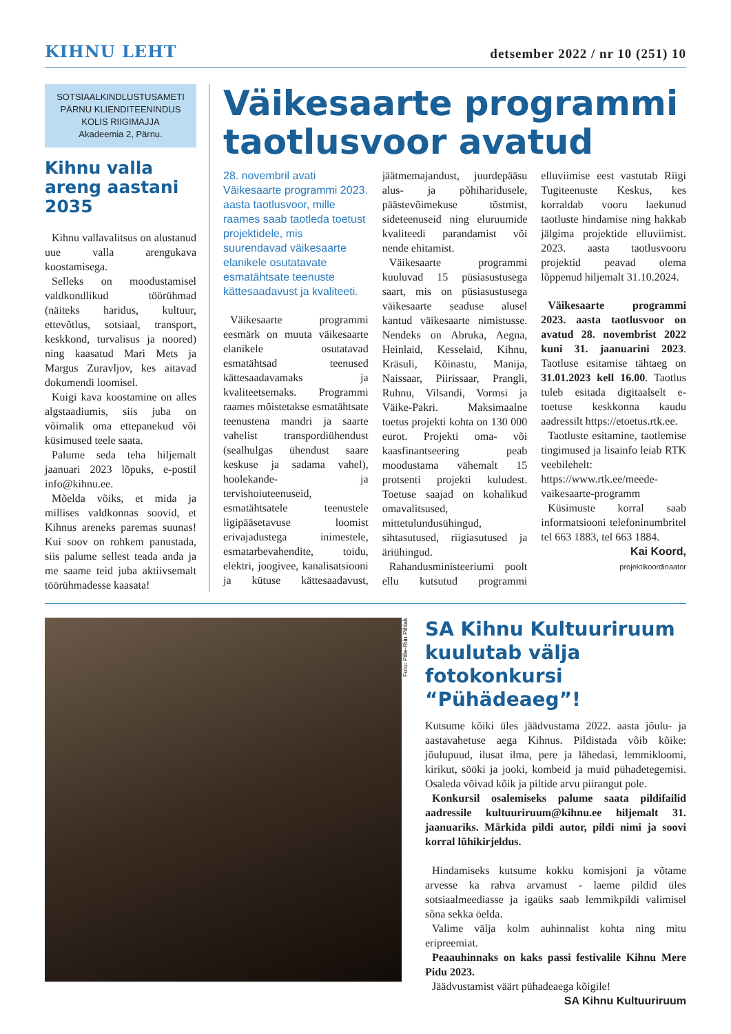KIHNU LEHT
detsember 2022 / nr 10 (251) 10
SOTSIAALKINDLUSTUSAMETI
PÄRNU KLIENDITEENINDUS
KOLIS RIIGIMAJJA
Akadeemia 2, Pärnu.
Kihnu valla areng aastani 2035
Kihnu vallavalitsus on alustanud uue valla arengukava koostamisega.
Selleks on moodustamisel valdkondlikud töörühmad (näiteks haridus, kultuur, ettevõtlus, sotsiaal, transport, keskkond, turvalisus ja noored) ning kaasatud Mari Mets ja Margus Zuravljov, kes aitavad dokumendi loomisel.
Kuigi kava koostamine on alles algstaadiumis, siis juba on võimalik oma ettepanekud või küsimused teele saata.
Palume seda teha hiljemalt jaanuari 2023 lõpuks, e-postil info@kihnu.ee.
Mõelda võiks, et mida ja millises valdkonnas soovid, et Kihnus areneks paremas suunas! Kui soov on rohkem panustada, siis palume sellest teada anda ja me saame teid juba aktiivsemalt töörühmadesse kaasata!
Väikesaarte programmi taotlusvoor avatud
28. novembril avati Väikesaarte programmi 2023. aasta taotlusvoor, mille raames saab taotleda toetust projektidele, mis suurendavad väikesaarte elanikele osutatavate esmatähtsate teenuste kättesaadavust ja kvaliteeti.
Väikesaarte programmi eesmärk on muuta väikesaarte elanikele osutatavad esmatähtsad teenused kättesaadavamaks ja kvaliteetsemaks. Programmi raames mõistetakse esmatähtsate teenustena mandri ja saarte vahelist transpordiühendust (sealhulgas ühendust saare keskuse ja sadama vahel), hoolekande- ja tervishoiuteenuseid, esmatähtsatele teenustele ligipääsetavuse loomist erivajadustega inimestele, esmatarbevahendite, toidu, elektri, joogivee, kanalisatsiooni ja kütuse kättesaadavust, jäätmemajandust, juurdepääsu alus- ja põhiharidusele, päästevõimekuse tõstmist, sideteenuseid ning eluruumide kvaliteedi parandamist või nende ehitamist.
Väikesaarte programmi kuuluvad 15 püsiasustusega saart, mis on püsiasustusega väikesaarte seaduse alusel kantud väikesaarte nimistusse. Nendeks on Abruka, Aegna, Heinlaid, Kesselaid, Kihnu, Kräsuli, Kõinastu, Manija, Naissaar, Piirissaar, Prangli, Ruhnu, Vilsandi, Vormsi ja Väike-Pakri. Maksimaalne toetus projekti kohta on 130 000 eurot. Projekti oma- või kaasfinantseering peab moodustama vähemalt 15 protsenti projekti kuludest. Toetuse saajad on kohalikud omavalitsused, mittetulundusühingud, sihtasutused, riigiasutused ja äriühingud.
Rahandusministeeriumi poolt ellu kutsutud programmi elluviimise eest vastutab Riigi Tugiteenuste Keskus, kes korraldab vooru laekunud taotluste hindamise ning hakkab jälgima projektide elluviimist. 2023. aasta taotlusvooru projektid peavad olema lõppenud hiljemalt 31.10.2024.
Väikesaarte programmi 2023. aasta taotlusvoor on avatud 28. novembrist 2022 kuni 31. jaanuarini 2023. Taotluse esitamise tähtaeg on 31.01.2023 kell 16.00. Taotlus tuleb esitada digitaalselt e-toetuse keskkonna kaudu aadressilt https://etoetus.rtk.ee.
Taotluste esitamine, taotlemise tingimused ja lisainfo leiab RTK veebilehelt: https://www.rtk.ee/meede-vaikesaarte-programm
Küsimuste korral saab informatsiooni telefoninumbritel tel 663 1883, tel 663 1884.
Kai Koord,
projektikoordinaator
Foto: Pille-Riin Pihlak
SA Kihnu Kultuuriruum kuulutab välja fotokonkursi “Pühädeaeg”!
Kutsume kõiki üles jäädvustama 2022. aasta jõulu- ja aastavahetuse aega Kihnus. Pildistada võib kõike: jõulupuud, ilusat ilma, pere ja lähedasi, lemmikloomi, kirikut, sööki ja jooki, kombeid ja muid pühadetegemisi. Osaleda võivad kõik ja piltide arvu piirangut pole.
Konkursil osalemiseks palume saata pildifailid aadressile kultuuriruum@kihnu.ee hiljemalt 31. jaanuariks. Märkida pildi autor, pildi nimi ja soovi korral lühikirjeldus.
Hindamiseks kutsume kokku komisjoni ja võtame arvesse ka rahva arvamust - laeme pildid üles sotsiaalmeediasse ja igaüks saab lemmikpildi valimisel sõna sekka öelda.
Valime välja kolm auhinnalist kohta ning mitu eripreemiat.
Peaauhinnaks on kaks passi festivalile Kihnu Mere Pidu 2023.
Jäädvustamist väärt pühadeaega kõigile!
SA Kihnu Kultuuriruum